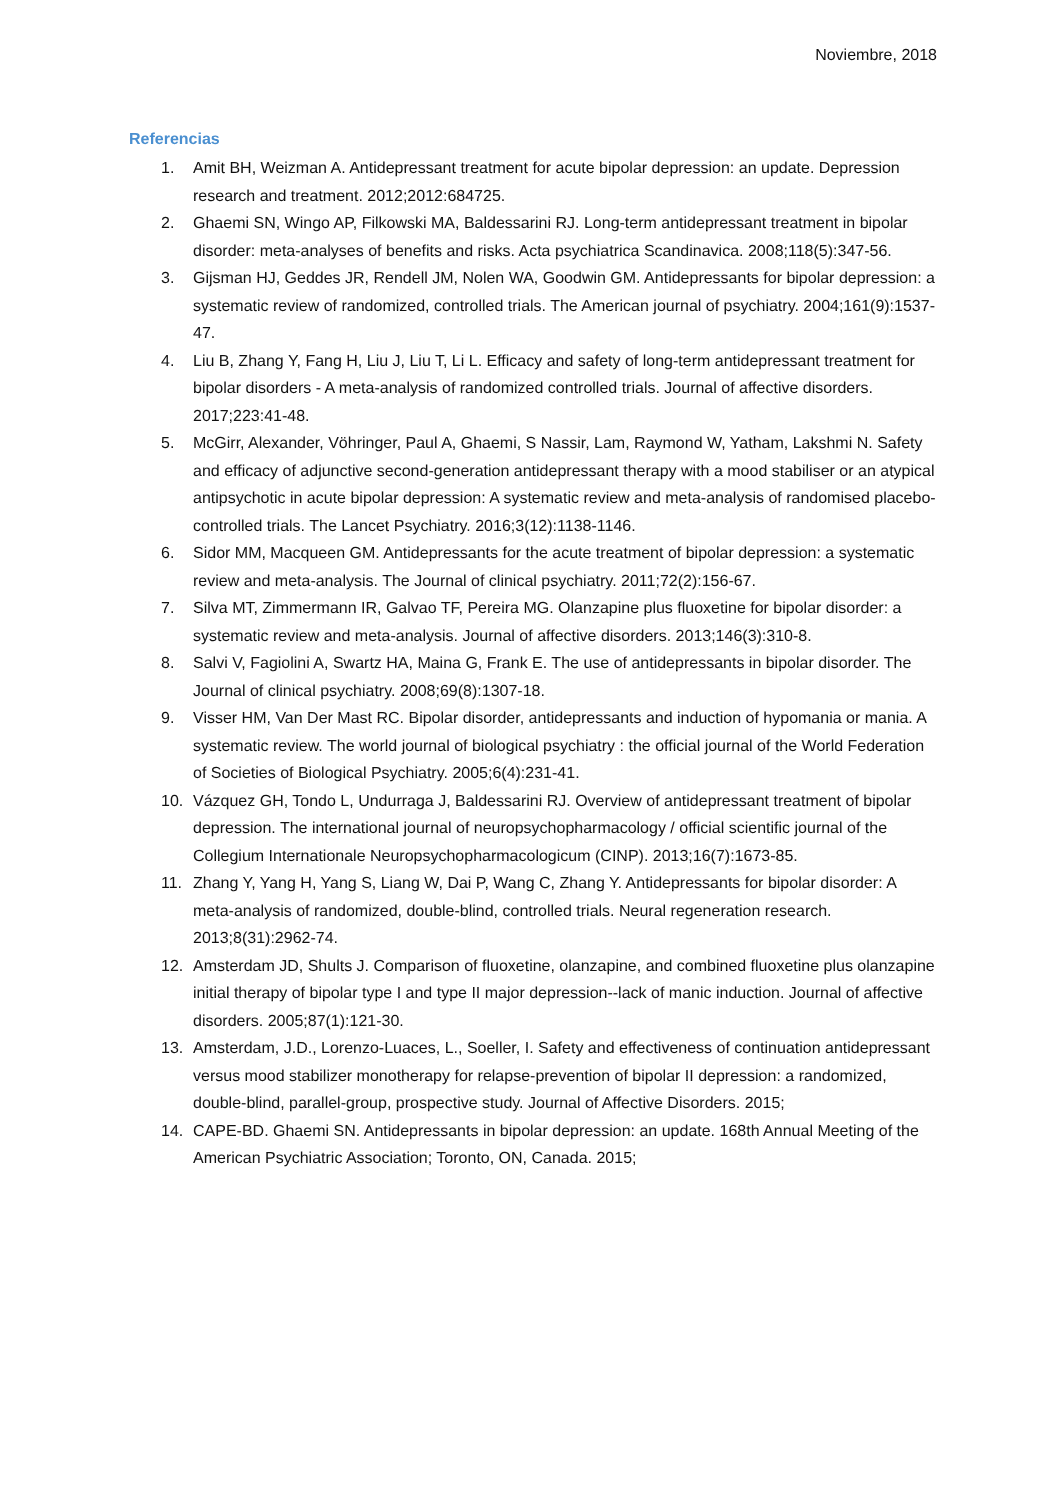Noviembre, 2018
Referencias
1. Amit BH, Weizman A. Antidepressant treatment for acute bipolar depression: an update. Depression research and treatment. 2012;2012:684725.
2. Ghaemi SN, Wingo AP, Filkowski MA, Baldessarini RJ. Long-term antidepressant treatment in bipolar disorder: meta-analyses of benefits and risks. Acta psychiatrica Scandinavica. 2008;118(5):347-56.
3. Gijsman HJ, Geddes JR, Rendell JM, Nolen WA, Goodwin GM. Antidepressants for bipolar depression: a systematic review of randomized, controlled trials. The American journal of psychiatry. 2004;161(9):1537-47.
4. Liu B, Zhang Y, Fang H, Liu J, Liu T, Li L. Efficacy and safety of long-term antidepressant treatment for bipolar disorders - A meta-analysis of randomized controlled trials. Journal of affective disorders. 2017;223:41-48.
5. McGirr, Alexander, Vöhringer, Paul A, Ghaemi, S Nassir, Lam, Raymond W, Yatham, Lakshmi N. Safety and efficacy of adjunctive second-generation antidepressant therapy with a mood stabiliser or an atypical antipsychotic in acute bipolar depression: A systematic review and meta-analysis of randomised placebo-controlled trials. The Lancet Psychiatry. 2016;3(12):1138-1146.
6. Sidor MM, Macqueen GM. Antidepressants for the acute treatment of bipolar depression: a systematic review and meta-analysis. The Journal of clinical psychiatry. 2011;72(2):156-67.
7. Silva MT, Zimmermann IR, Galvao TF, Pereira MG. Olanzapine plus fluoxetine for bipolar disorder: a systematic review and meta-analysis. Journal of affective disorders. 2013;146(3):310-8.
8. Salvi V, Fagiolini A, Swartz HA, Maina G, Frank E. The use of antidepressants in bipolar disorder. The Journal of clinical psychiatry. 2008;69(8):1307-18.
9. Visser HM, Van Der Mast RC. Bipolar disorder, antidepressants and induction of hypomania or mania. A systematic review. The world journal of biological psychiatry : the official journal of the World Federation of Societies of Biological Psychiatry. 2005;6(4):231-41.
10. Vázquez GH, Tondo L, Undurraga J, Baldessarini RJ. Overview of antidepressant treatment of bipolar depression. The international journal of neuropsychopharmacology / official scientific journal of the Collegium Internationale Neuropsychopharmacologicum (CINP). 2013;16(7):1673-85.
11. Zhang Y, Yang H, Yang S, Liang W, Dai P, Wang C, Zhang Y. Antidepressants for bipolar disorder: A meta-analysis of randomized, double-blind, controlled trials. Neural regeneration research. 2013;8(31):2962-74.
12. Amsterdam JD, Shults J. Comparison of fluoxetine, olanzapine, and combined fluoxetine plus olanzapine initial therapy of bipolar type I and type II major depression--lack of manic induction. Journal of affective disorders. 2005;87(1):121-30.
13. Amsterdam, J.D., Lorenzo-Luaces, L., Soeller, I. Safety and effectiveness of continuation antidepressant versus mood stabilizer monotherapy for relapse-prevention of bipolar II depression: a randomized, double-blind, parallel-group, prospective study. Journal of Affective Disorders. 2015;
14. CAPE-BD. Ghaemi SN. Antidepressants in bipolar depression: an update. 168th Annual Meeting of the American Psychiatric Association; Toronto, ON, Canada. 2015;